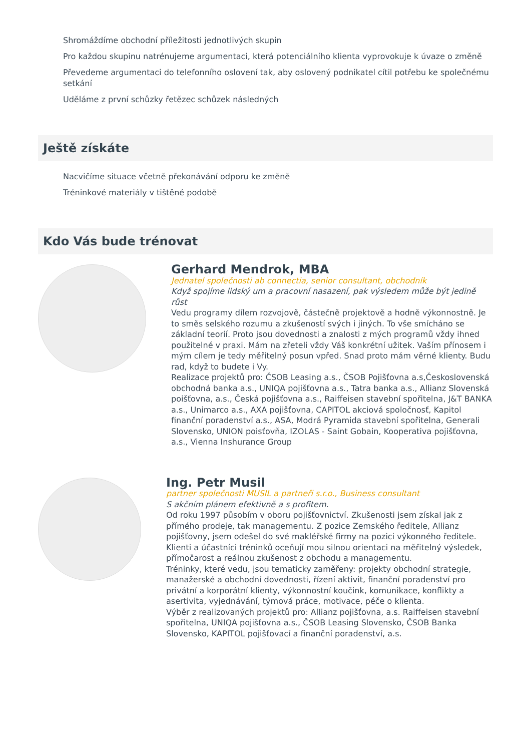Shromáždíme obchodní příležitosti jednotlivých skupin
Pro každou skupinu natrénujeme argumentaci, která potenciálního klienta vyprovokuje k úvaze o změně
Převedeme argumentaci do telefonního oslovení tak, aby oslovený podnikatel cítil potřebu ke společnému setkání
Uděláme z první schůzky řetězec schůzek následných
Ještě získáte
Nacvičíme situace včetně překonávání odporu ke změně
Tréninkové materiály v tištěné podobě
Kdo Vás bude trénovat
Gerhard Mendrok, MBA
Jednatel společnosti ab connectia, senior consultant, obchodník
Když spojíme lidský um a pracovní nasazení, pak výsledem může být jedině růst
Vedu programy dílem rozvojově, částečně projektově a hodně výkonnostně. Je to směs selského rozumu a zkušeností svých i jiných. To vše smícháno se základní teorií. Proto jsou dovednosti a znalosti z mých programů vždy ihned použitelné v praxi. Mám na zřeteli vždy Váš konkrétní užitek. Vaším přínosem i mým cílem je tedy měřitelný posun vpřed. Snad proto mám věrné klienty. Budu rad, když to budete i Vy.
Realizace projektů pro: ČSOB Leasing a.s., ČSOB Pojišťovna a.s,Československá obchodná banka a.s., UNIQA pojišťovna a.s., Tatra banka a.s., Allianz Slovenská poišťovna, a.s., Česká pojišťovna a.s., Raiffeisen stavební spořitelna, J&T BANKA a.s., Unimarco a.s., AXA pojišťovna, CAPITOL akciová spoločnosť, Kapitol finanční poradenství a.s., ASA, Modrá Pyramida stavební spořitelna, Generali Slovensko, UNION poisťovňa, IZOLAS - Saint Gobain, Kooperativa pojišťovna, a.s., Vienna Inshurance Group
Ing. Petr Musil
partner společnosti MUSIL a partneři s.r.o., Business consultant
S akčním plánem efektivně a s profitem.
Od roku 1997 působím v oboru pojišťovnictví. Zkušenosti jsem získal jak z přímého prodeje, tak managementu. Z pozice Zemského ředitele, Allianz pojišťovny, jsem odešel do své makléřské firmy na pozici výkonného ředitele. Klienti a účastníci tréninků oceňují mou silnou orientaci na měřitelný výsledek, přímočarost a reálnou zkušenost z obchodu a managementu.
Tréninky, které vedu, jsou tematicky zaměřeny: projekty obchodní strategie, manažerské a obchodní dovednosti, řízení aktivit, finanční poradenství pro privátní a korporátní klienty, výkonnostní koučink, komunikace, konflikty a asertivita, vyjednávání, týmová práce, motivace, péče o klienta.
Výběr z realizovaných projektů pro: Allianz pojišťovna, a.s. Raiffeisen stavební spořitelna, UNIQA pojišťovna a.s., ČSOB Leasing Slovensko, ČSOB Banka Slovensko, KAPITOL pojišťovací a finanční poradenství, a.s.